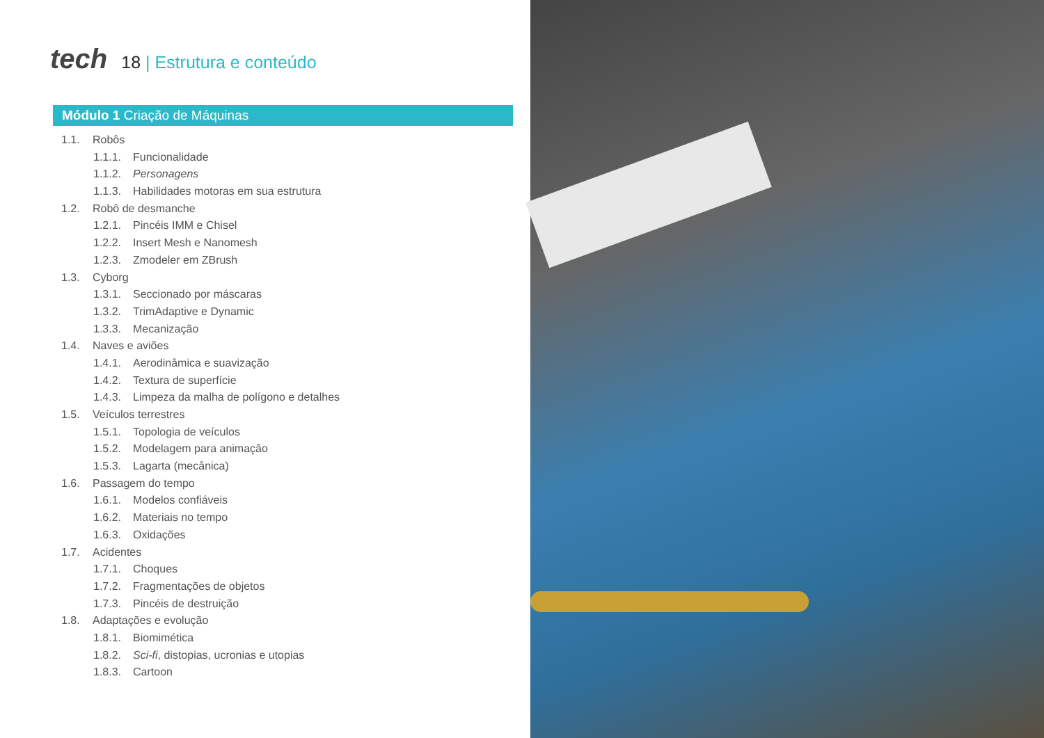tech
18 | Estrutura e conteúdo
Módulo 1 Criação de Máquinas
1.1. Robôs
1.1.1. Funcionalidade
1.1.2. Personagens
1.1.3. Habilidades motoras em sua estrutura
1.2. Robô de desmanche
1.2.1. Pincéis IMM e Chisel
1.2.2. Insert Mesh e Nanomesh
1.2.3. Zmodeler em ZBrush
1.3. Cyborg
1.3.1. Seccionado por máscaras
1.3.2. TrimAdaptive e Dynamic
1.3.3. Mecanização
1.4. Naves e aviões
1.4.1. Aerodinâmica e suavização
1.4.2. Textura de superfície
1.4.3. Limpeza da malha de polígono e detalhes
1.5. Veículos terrestres
1.5.1. Topologia de veículos
1.5.2. Modelagem para animação
1.5.3. Lagarta (mecânica)
1.6. Passagem do tempo
1.6.1. Modelos confiáveis
1.6.2. Materiais no tempo
1.6.3. Oxidações
1.7. Acidentes
1.7.1. Choques
1.7.2. Fragmentações de objetos
1.7.3. Pincéis de destruição
1.8. Adaptações e evolução
1.8.1. Biomimética
1.8.2. Sci-fi, distopias, ucronias e utopias
1.8.3. Cartoon